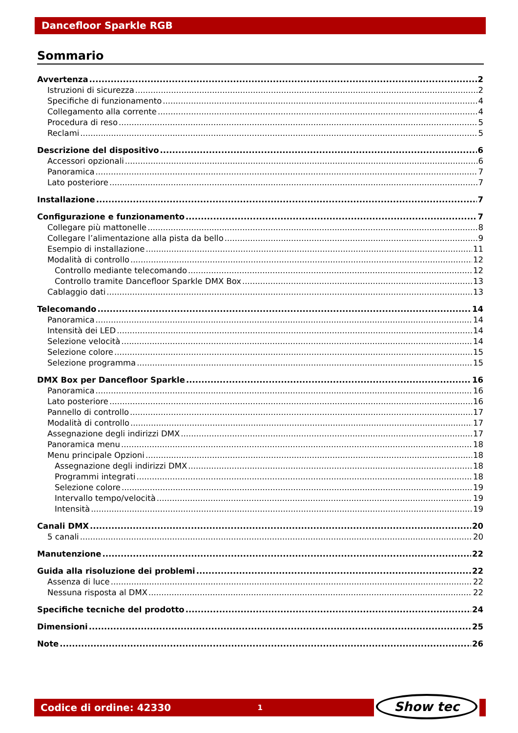Dancefloor Sparkle RGB
Sommario
Avvertenza 2
Istruzioni di sicurezza 2
Specifiche di funzionamento 4
Collegamento alla corrente 4
Procedura di reso 5
Reclami 5
Descrizione del dispositivo 6
Accessori opzionali 6
Panoramica 7
Lato posteriore 7
Installazione 7
Configurazione e funzionamento 7
Collegare più mattonelle 8
Collegare l’alimentazione alla pista da bello 9
Esempio di installazione 11
Modalità di controllo 12
Controllo mediante telecomando 12
Controllo tramite Dancefloor Sparkle DMX Box 13
Cablaggio dati 13
Telecomando 14
Panoramica 14
Intensità dei LED 14
Selezione velocità 14
Selezione colore 15
Selezione programma 15
DMX Box per Dancefloor Sparkle 16
Panoramica 16
Lato posteriore 16
Pannello di controllo 17
Modalità di controllo 17
Assegnazione degli indirizzi DMX 17
Panoramica menu 18
Menu principale Opzioni 18
Assegnazione degli indirizzi DMX 18
Programmi integrati 18
Selezione colore 19
Intervallo tempo/velocità 19
Intensità 19
Canali DMX 20
5 canali 20
Manutenzione 22
Guida alla risoluzione dei problemi 22
Assenza di luce 22
Nessuna risposta al DMX 22
Specifiche tecniche del prodotto 24
Dimensioni 25
Note 26
Codice di ordine: 42330 1
Show tec